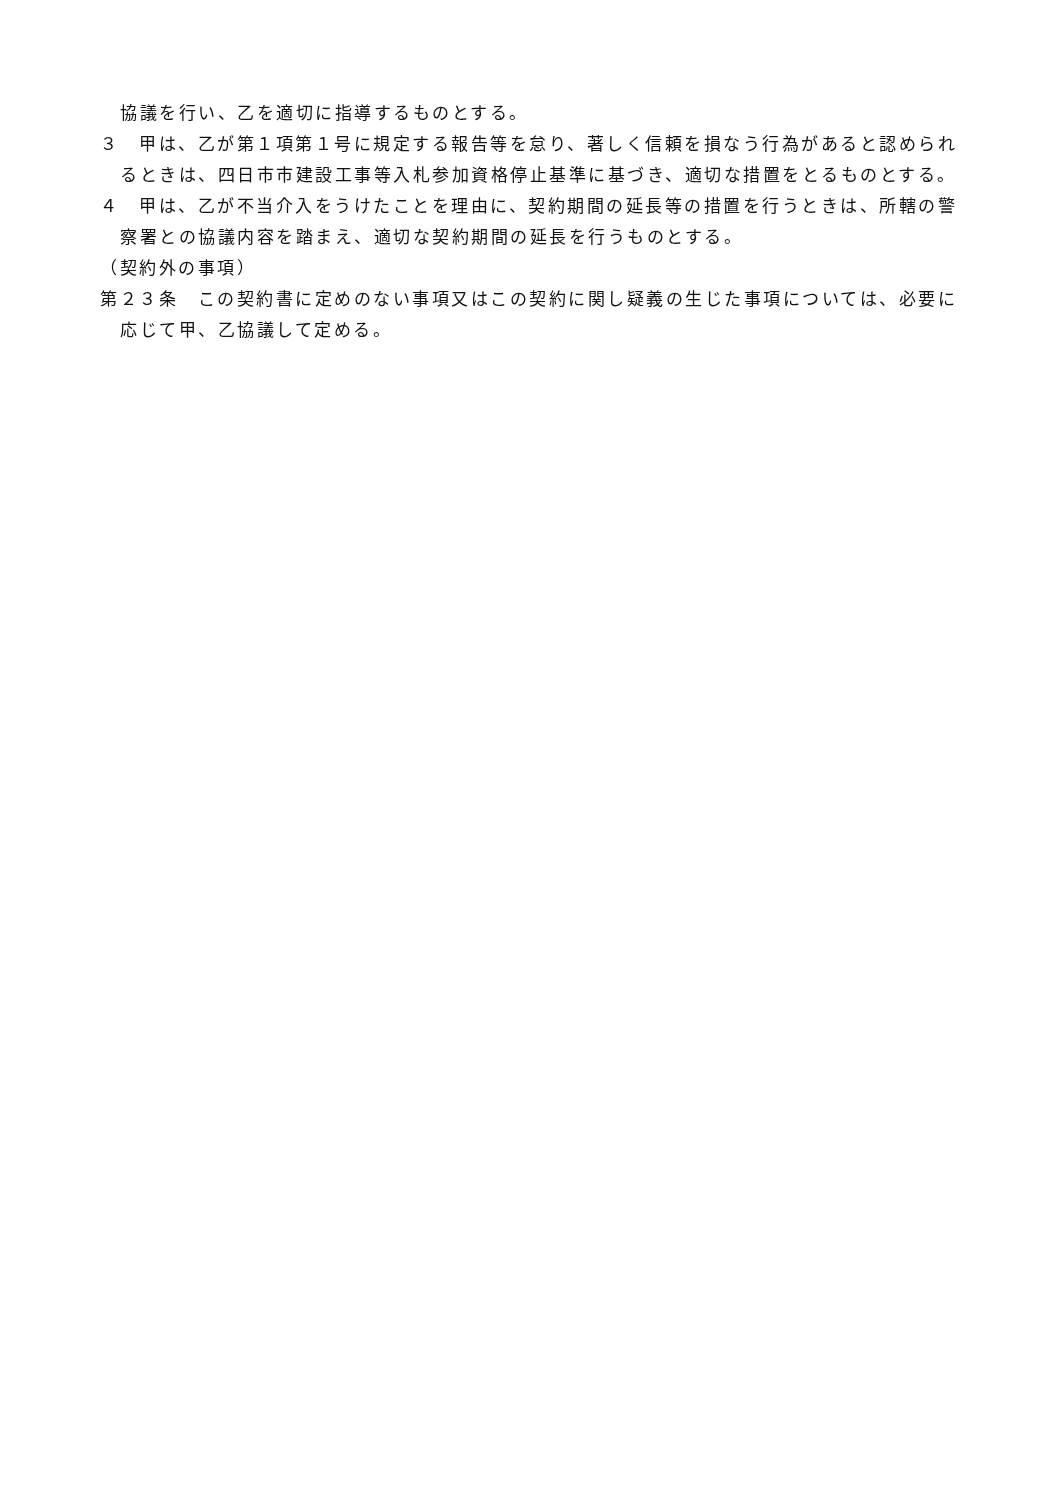協議を行い、乙を適切に指導するものとする。
３　甲は、乙が第１項第１号に規定する報告等を怠り、著しく信頼を損なう行為があると認められるときは、四日市市建設工事等入札参加資格停止基準に基づき、適切な措置をとるものとする。
４　甲は、乙が不当介入をうけたことを理由に、契約期間の延長等の措置を行うときは、所轄の警察署との協議内容を踏まえ、適切な契約期間の延長を行うものとする。
（契約外の事項）
第２３条　この契約書に定めのない事項又はこの契約に関し疑義の生じた事項については、必要に応じて甲、乙協議して定める。